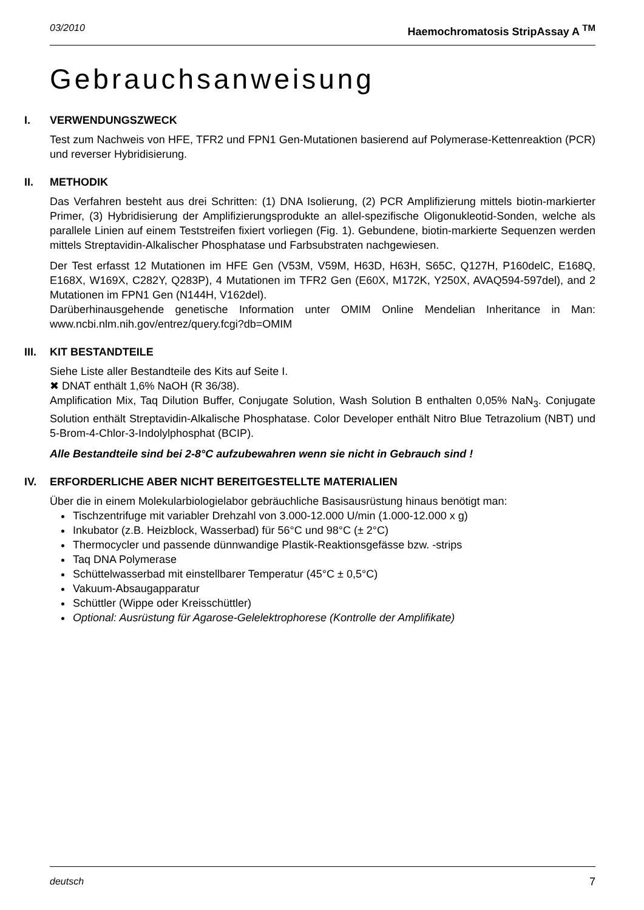03/2010 Haemochromatosis StripAssay A <sup>TM</sup>
Gebrauchsanweisung
I. VERWENDUNGSZWECK
Test zum Nachweis von HFE, TFR2 und FPN1 Gen-Mutationen basierend auf Polymerase-Kettenreaktion (PCR) und reverser Hybridisierung.
II. METHODIK
Das Verfahren besteht aus drei Schritten: (1) DNA Isolierung, (2) PCR Amplifizierung mittels biotin-markierter Primer, (3) Hybridisierung der Amplifizierungsprodukte an allel-spezifische Oligonukleotid-Sonden, welche als parallele Linien auf einem Teststreifen fixiert vorliegen (Fig. 1). Gebundene, biotin-markierte Sequenzen werden mittels Streptavidin-Alkalischer Phosphatase und Farbsubstraten nachgewiesen.
Der Test erfasst 12 Mutationen im HFE Gen (V53M, V59M, H63D, H63H, S65C, Q127H, P160delC, E168Q, E168X, W169X, C282Y, Q283P), 4 Mutationen im TFR2 Gen (E60X, M172K, Y250X, AVAQ594-597del), and 2 Mutationen im FPN1 Gen (N144H, V162del).
Darüberhinausgehende genetische Information unter OMIM Online Mendelian Inheritance in Man: www.ncbi.nlm.nih.gov/entrez/query.fcgi?db=OMIM
III. KIT BESTANDTEILE
Siehe Liste aller Bestandteile des Kits auf Seite I.
✖ DNAT enthält 1,6% NaOH (R 36/38).
Amplification Mix, Taq Dilution Buffer, Conjugate Solution, Wash Solution B enthalten 0,05% NaN<sub>3</sub>. Conjugate Solution enthält Streptavidin-Alkalische Phosphatase. Color Developer enthält Nitro Blue Tetrazolium (NBT) und 5-Brom-4-Chlor-3-Indolylphosphat (BCIP).
Alle Bestandteile sind bei 2-8°C aufzubewahren wenn sie nicht in Gebrauch sind !
IV. ERFORDERLICHE ABER NICHT BEREITGESTELLTE MATERIALIEN
Über die in einem Molekularbiologielabor gebräuchliche Basisausrüstung hinaus benötigt man:
Tischzentrifuge mit variabler Drehzahl von 3.000-12.000 U/min (1.000-12.000 x g)
Inkubator (z.B. Heizblock, Wasserbad) für 56°C und 98°C (± 2°C)
Thermocycler und passende dünnwandige Plastik-Reaktionsgefässe bzw. -strips
Taq DNA Polymerase
Schüttelwasserbad mit einstellbarer Temperatur (45°C ± 0,5°C)
Vakuum-Absaugapparatur
Schüttler (Wippe oder Kreisschüttler)
Optional: Ausrüstung für Agarose-Gelelektrophorese (Kontrolle der Amplifikate)
deutsch 7